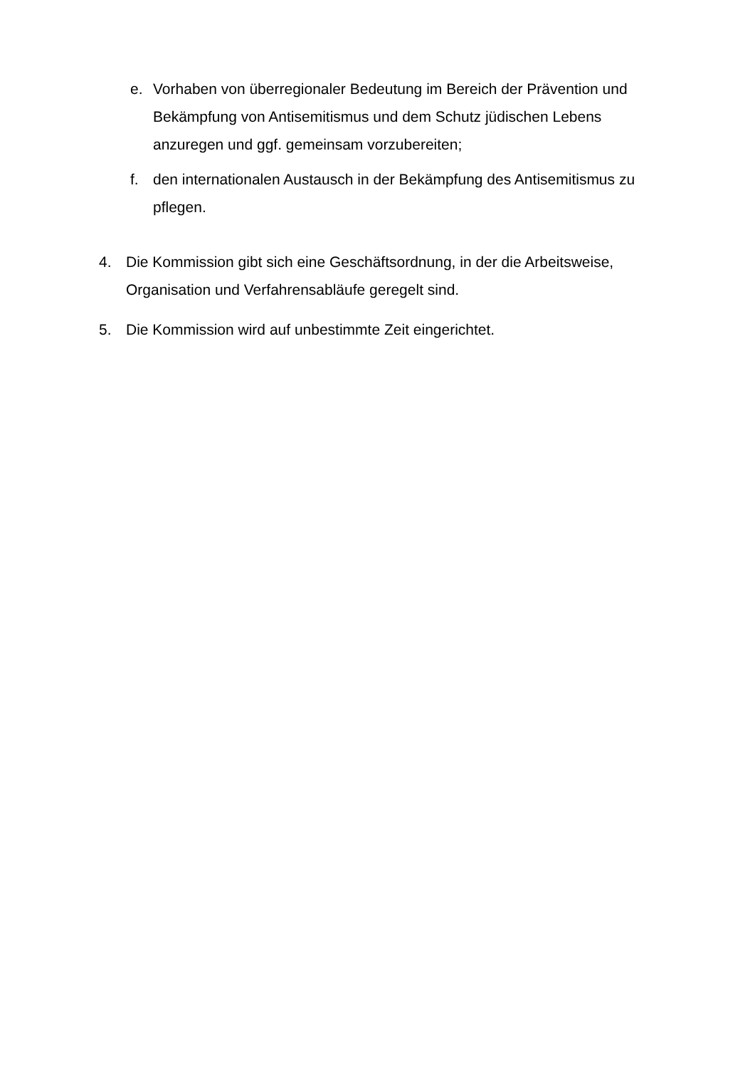e. Vorhaben von überregionaler Bedeutung im Bereich der Prävention und Bekämpfung von Antisemitismus und dem Schutz jüdischen Lebens anzuregen und ggf. gemeinsam vorzubereiten;
f. den internationalen Austausch in der Bekämpfung des Antisemitismus zu pflegen.
4. Die Kommission gibt sich eine Geschäftsordnung, in der die Arbeitsweise, Organisation und Verfahrensabläufe geregelt sind.
5. Die Kommission wird auf unbestimmte Zeit eingerichtet.